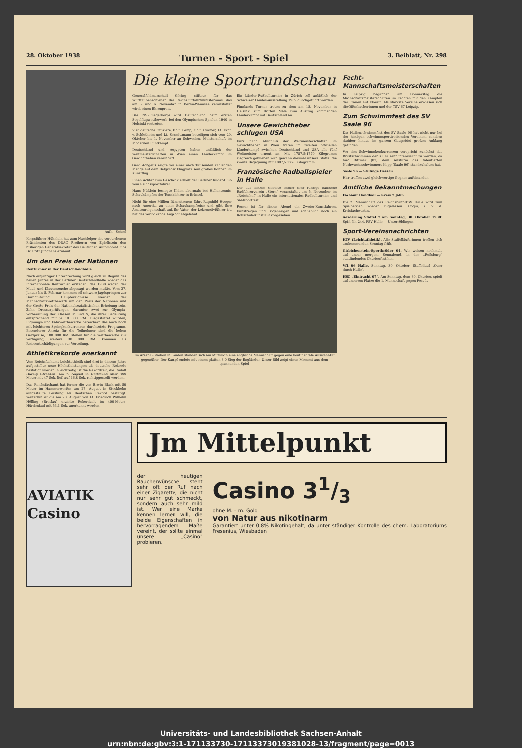28. Oktober 1938 Turnen - Sport - Spiel 3. Beiblatt, Nr. 298
Aufn.: Scherl
Korpsführer Hühnlein hat zum Nachfolger des verstorbenen Präsidenten des DDAC Freiherrn von Egloffstein den bisherigen Generalsekretär des Deutschen Automobil-Clubs Dr. Fritz Junghans ernannt
Um den Preis der Nationen
Reitturnier in der Deutschlandhalle
Nach einjähriger Unterbrechung wird gleich zu Beginn des neuen Jahres in der Berliner Deutschlandhalle wieder das Internationale Reitturnier erstehen, das 1938 wegen der Maul- und Klauenseuche abgesagt werden mußte. Vom 27. Januar bis 5. Februar kommen elf schwere Jagdspringen zur Durchführung. Hauptereignisse werden der Mannschaftswettbewerb um den Preis der Nationen und der Große Preis der Nationalsozialistischen Erhebung sein. Zehn Dressurprüfungen, darunter zwei zur Olympia-Vorbereitung der Klassen M und S, die ihrer Bedeutung entsprechend mit je 10 000 RM. ausgestattet wurden, Eignungs- und Fahrwettbewerbe bereichern das auch noch mit leichteren Springkonkurrenzen durchsetzte Programm. Besonderer Anreiz für die Teilnehmer sind die hohen Geldpreise; 100 000 RM. stehen für die Wettbewerbe zur Verfügung, weitere 30 000 RM. kommen als Reisеentschädigungen zur Verteilung.
Athletikrekorde anerkannt
Vom Reichsfachamt Leichtathletik sind drei in diesem Jahre aufgestellte neue Höchstleistungen als deutsche Rekorde bestätigt worden. Gleichzeitig ist die Rekordzeit, die Rudolf Harbig (Dresden) am 7. August in Dortmund über 400 Meter mit 47 Sek. lief, auf 46,8 Sek. richtiggestellt worden.
Das Reichsfachamt hat ferner die von Erwin Blask mit 59 Meter im Hammerwerfen am 27. August in Stockholm aufgestellte Leistung als deutschen Rekord bestätigt. Weiterhin ist die am 28. August von Lt. Friedrich Wilhelm Hölling (Breslau) erzielte Rekordzeit im 400-Meter-Hürdenlauf mit 53,1 Sek. anerkannt worden.
Die kleine Sportrundschau
Generalfeldmarschall Göring stiftete für das Wurftaubenschießen des Reichsluftfahrtministeriums, das am 5. und 6. November in Berlin-Wannsee veranstaltet wird, einen Ehrenpreis.
Das NS.-Fliegerkorps wird Deutschland beim ersten Segelflugwettbewerb bei den Olympischen Spielen 1940 in Helsinki vertreten.
Vier deutsche Offiziere, Oblt. Lemp, Oblt. Cramer, Lt. Frhr. v. Schlotheim und Lt. Schmittmann beteiligen sich vom 29. Oktober bis 1. November an Schwedens Meisterschaft im Modernen Fünfkampf.
Deutschland und Aegypten haben anläßlich der Weltmeisterschaften in Wien einen Länderkampf im Gewichtheben vereinbart.
Gerd Achgelis zeigte vor einer nach Tausenden zählenden Menge auf dem Belgrader Flugplatz sein großes Können im Kunstflug.
Einen Achter zum Geschenk erhielt der Berliner Ruder-Club vom Reichssportführer.
Hans Nüßlein besiegte Tilden abermals bei Hallentennis-Schaukämpfen der Tennislehrer in Brüssel.
Nicht für eine Million Dänenkronen fährt Ragnhild Hveger nach Amerika zu einer Schaukampfreise und gibt ihre Amateureigenschaft auf. Ihr Vater, der Lokomotivführer ist, hat das verlockende Angebot abgelehnt.
Ein Länder-Fußballturnier in Zürich soll anläßlich der Schweizer Landes-Ausstellung 1939 durchgeführt werden.
Finnlands Turner treten zu dem am 18. November in Helsinki zum dritten Male zum Austrag kommenden Länderkampf mit Deutschland an.
Unsere Gewichtheber schlugen USA
Kurz nach Abschluß der Weltmeisterschaften im Gewichtheben in Wien traten im zweiten offiziellen Länderkampf zwischen Deutschland und USA alle fünf Weltmeister erneut an. Mit 1787,5:1770 Kilogramm siegreich geblieben war, gewann diesmal unsere Staffel die zweite Begegnung mit 1807,5:1775 Kilogramm.
Französische Radballspieler in Halle
Der auf diesem Gebiete immer sehr rührige hallische Radfahrerverein „Stern" veranstaltet am 5. November im „Reichshof" in Halle ein internationales Radballturnier und Saalsportfest.
Ferner ist für diesen Abend ein Zweier-Kunstfahren, Kunstreigen und Bogenreigen und schließlich noch ein Rollschuh-Kunstlauf vorgesehen.
Im Arsenal-Stadion in London standen sich am Mittwoch eine englische Mannschaft gegen eine kontinentale Auswahl-Elf gegenüber. Der Kampf endete mit einem glatten 3:0-Sieg der Engländer. Unser Bild zeigt einen Moment aus dem spannenden Spiel
Fecht-Mannschaftsmeisterschaften
In Leipzig begannen am Donnerstag die Mannschaftsmeisterschaften im Fechten mit den Kämpfen der Frauen auf Florett. Als stärkste Vereine erwiesen sich die Offenbacherinnen und der TSV 67 Leipzig.
Zum Schwimmfest des SV Saale 96
Das Hallenschwimmfest des SV Saale 96 hat nicht nur bei den hiesigen schwimmsporttreibenden Vereinen, sondern darüber hinaus im ganzen Gaugebiet großen Anklang gefunden.
Von den Schwimmkonkurrenzen verspricht zunächst das Brustschwimmen der Kl. Ia sehr interessant zu werden, da hier Dittmar (02) dem Ansturm des talentierten Nachwuchsschwimmers Kopp (Saale 96) standzuhalten hat.
Saale 96 — Stillinge Dessau
Hier treffen zwei gleichwertige Gegner aufeinander.
Amtliche Bekanntmachungen
Fachamt Handball — Kreis 7 Jahn
Die 2. Mannschaft des Reichsbahn-TSV Halle wird zum Spielbetrieb wieder zugelassen. Coqui, i. V. d. Kreisfachwartes.
Aenderung Staffel 7 am Sonntag, 30. Oktober 1938: Spiel Nr. 244, PSV Halle — Unterröblingen.
Sport-Vereinsnachrichten
KTV (Leichtathletik). Alle Staffelläuferinnen treffen sich am kommenden Sonntag früh.
Giebichenstein-Sportbrüder 04. Wir weisen nochmals auf unser morgen, Sonnabend, in der „Reilsburg" stattfindendes Oktoberfest hin.
VfL 96 Halle. Sonntag, 30. Oktober: Staffellauf „Quer durch Halle".
HSC „Eintracht 07". Am Sonntag, dem 30. Oktober, spielt auf unserem Platze die 1. Mannschaft gegen Post 1.
AVIATIK Casino
Jm Mittelpunkt
der heutigen Raucherwünsche steht sehr oft der Ruf nach einer Zigarette, die nicht nur sehr gut schmeckt, sondern auch sehr mild ist. Wer eine Marke kennen lernen will, die beide Eigenschaften in hervorragendem Maße vereint, der sollte einmal unsere „Casino" probieren.
Casino 31/3
ohne M. – m. Gold
von Natur aus nikotinarm
Garantiert unter 0,8% Nikotingehalt, da unter ständiger Kontrolle des chem. Laboratoriums Fresenius, Wiesbaden
Universitäts- und Landesbibliothek Sachsen-Anhalt
urn:nbn:de:gbv:3:1-171133730-17113373019381028-13/fragment/page=0013